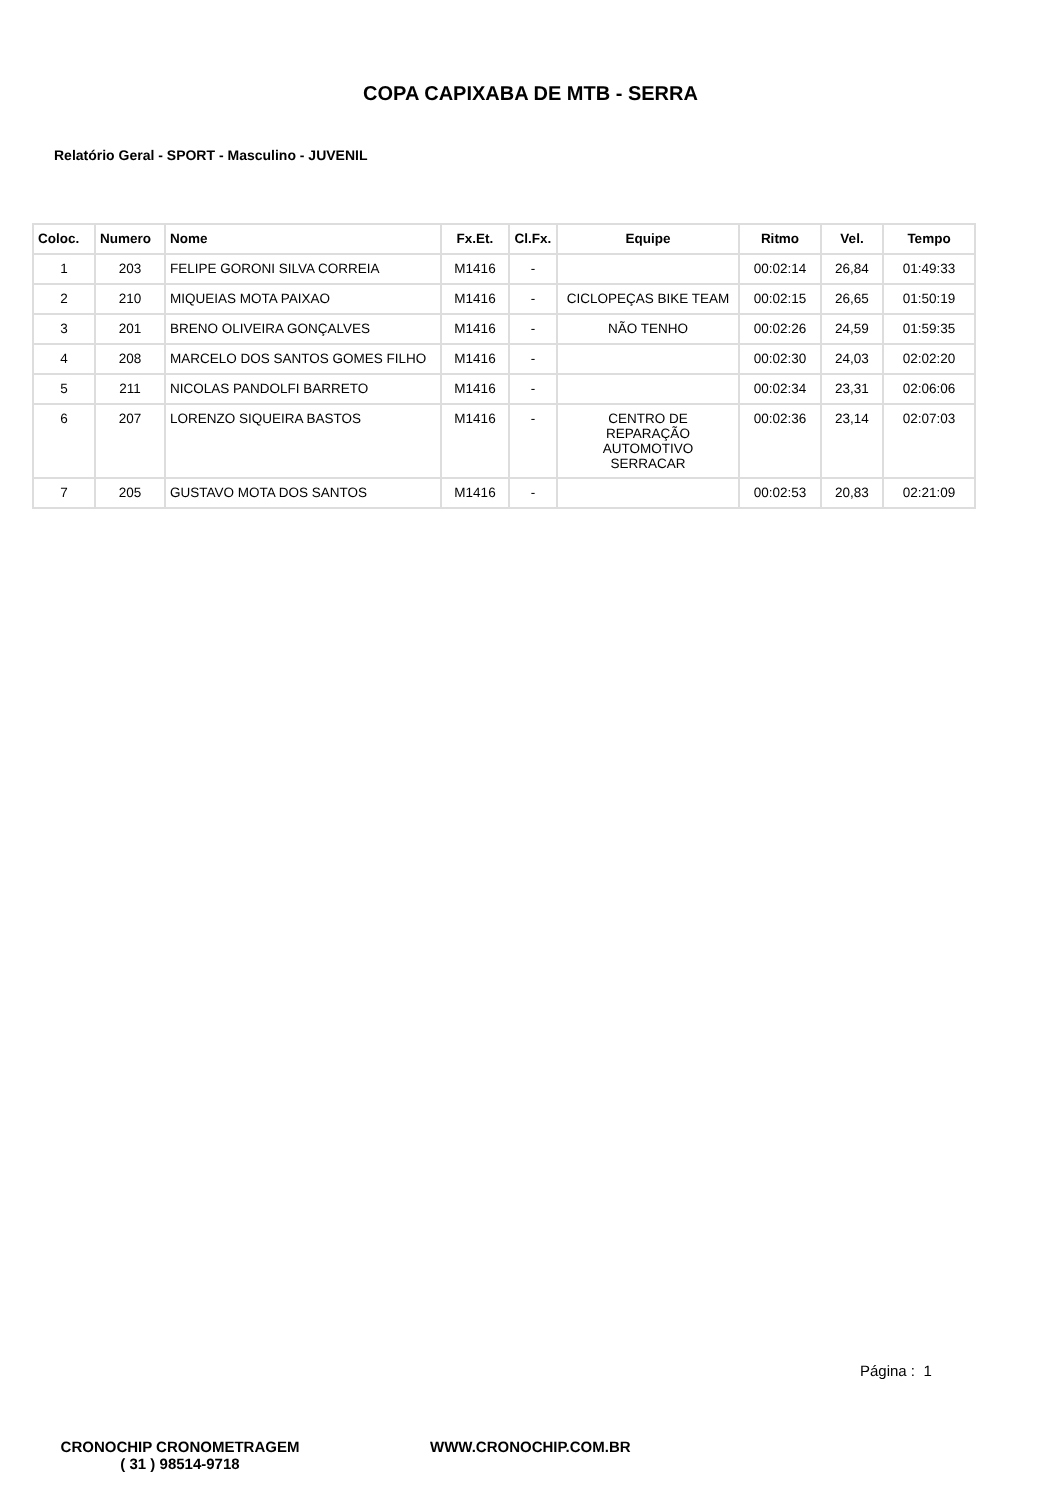COPA CAPIXABA DE MTB - SERRA
Relatório Geral - SPORT - Masculino - JUVENIL
| Coloc. | Numero | Nome | Fx.Et. | Cl.Fx. | Equipe | Ritmo | Vel. | Tempo |
| --- | --- | --- | --- | --- | --- | --- | --- | --- |
| 1 | 203 | FELIPE GORONI SILVA CORREIA | M1416 | - | | 00:02:14 | 26,84 | 01:49:33 |
| 2 | 210 | MIQUEIAS MOTA PAIXAO | M1416 | - | CICLOPEÇAS BIKE TEAM | 00:02:15 | 26,65 | 01:50:19 |
| 3 | 201 | BRENO OLIVEIRA GONÇALVES | M1416 | - | NÃO TENHO | 00:02:26 | 24,59 | 01:59:35 |
| 4 | 208 | MARCELO DOS SANTOS GOMES FILHO | M1416 | - | | 00:02:30 | 24,03 | 02:02:20 |
| 5 | 211 | NICOLAS PANDOLFI BARRETO | M1416 | - | | 00:02:34 | 23,31 | 02:06:06 |
| 6 | 207 | LORENZO SIQUEIRA BASTOS | M1416 | - | CENTRO DE REPARAÇÃO AUTOMOTIVO SERRACAR | 00:02:36 | 23,14 | 02:07:03 |
| 7 | 205 | GUSTAVO MOTA DOS SANTOS | M1416 | - | | 00:02:53 | 20,83 | 02:21:09 |
Página : 1
CRONOCHIP CRONOMETRAGEM
( 31 ) 98514-9718
WWW.CRONOCHIP.COM.BR